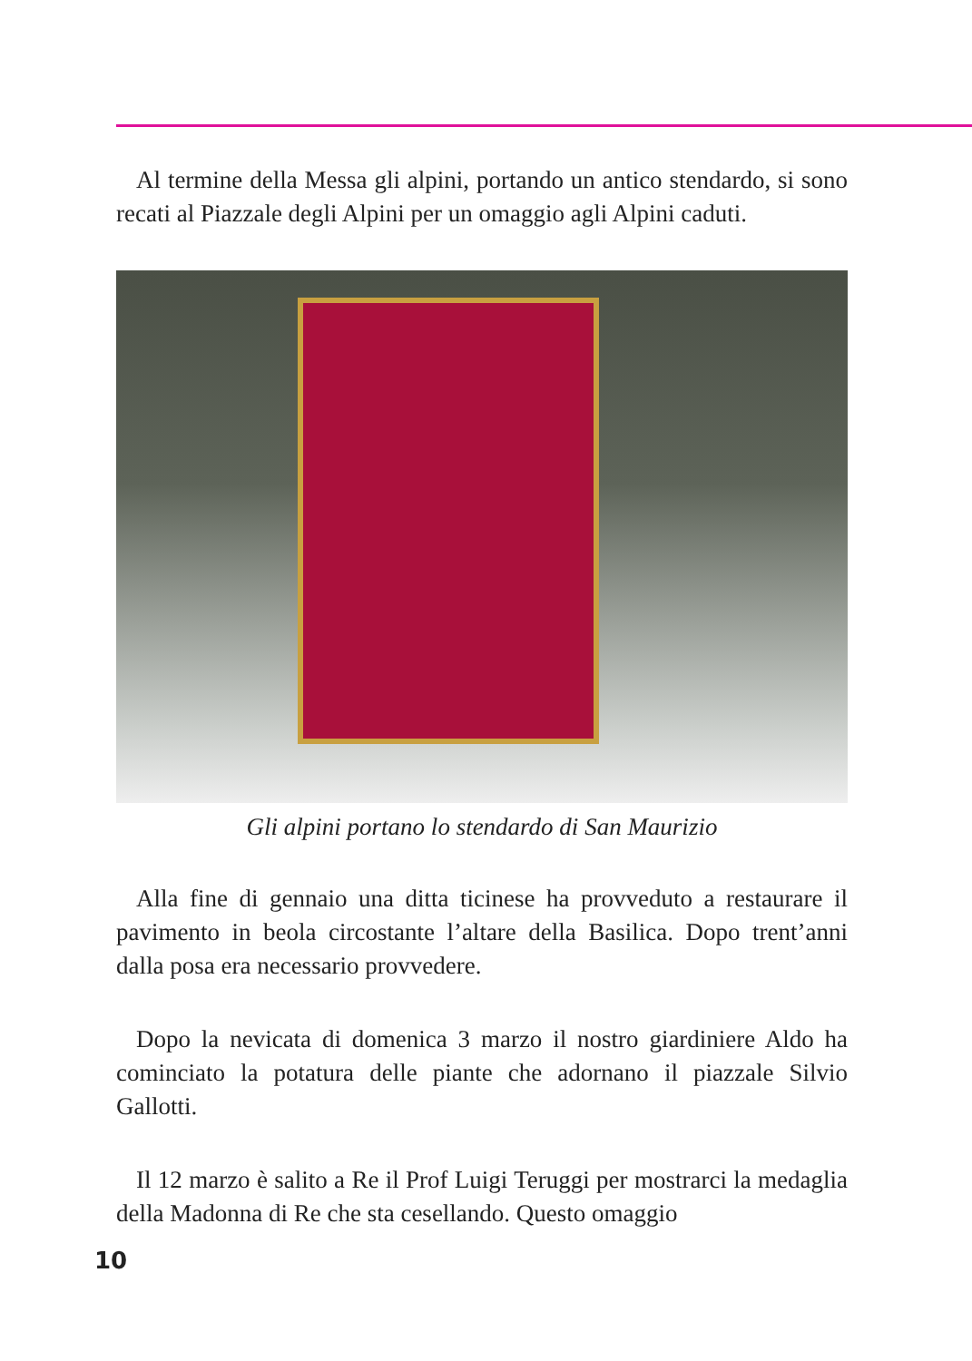Al termine della Messa gli alpini, portando un antico stendardo, si sono recati al Piazzale degli Alpini per un omaggio agli Alpini caduti.
Gli alpini portano lo stendardo di San Maurizio
Alla fine di gennaio una ditta ticinese ha provveduto a restaurare il pavimento in beola circostante l’altare della Basilica. Dopo trent’anni dalla posa era necessario provvedere.
Dopo la nevicata di domenica 3 marzo il nostro giardiniere Aldo ha cominciato la potatura delle piante che adornano il piazzale Silvio Gallotti.
Il 12 marzo è salito a Re il Prof Luigi Teruggi per mostrarci la medaglia della Madonna di Re che sta cesellando. Questo omaggio
10